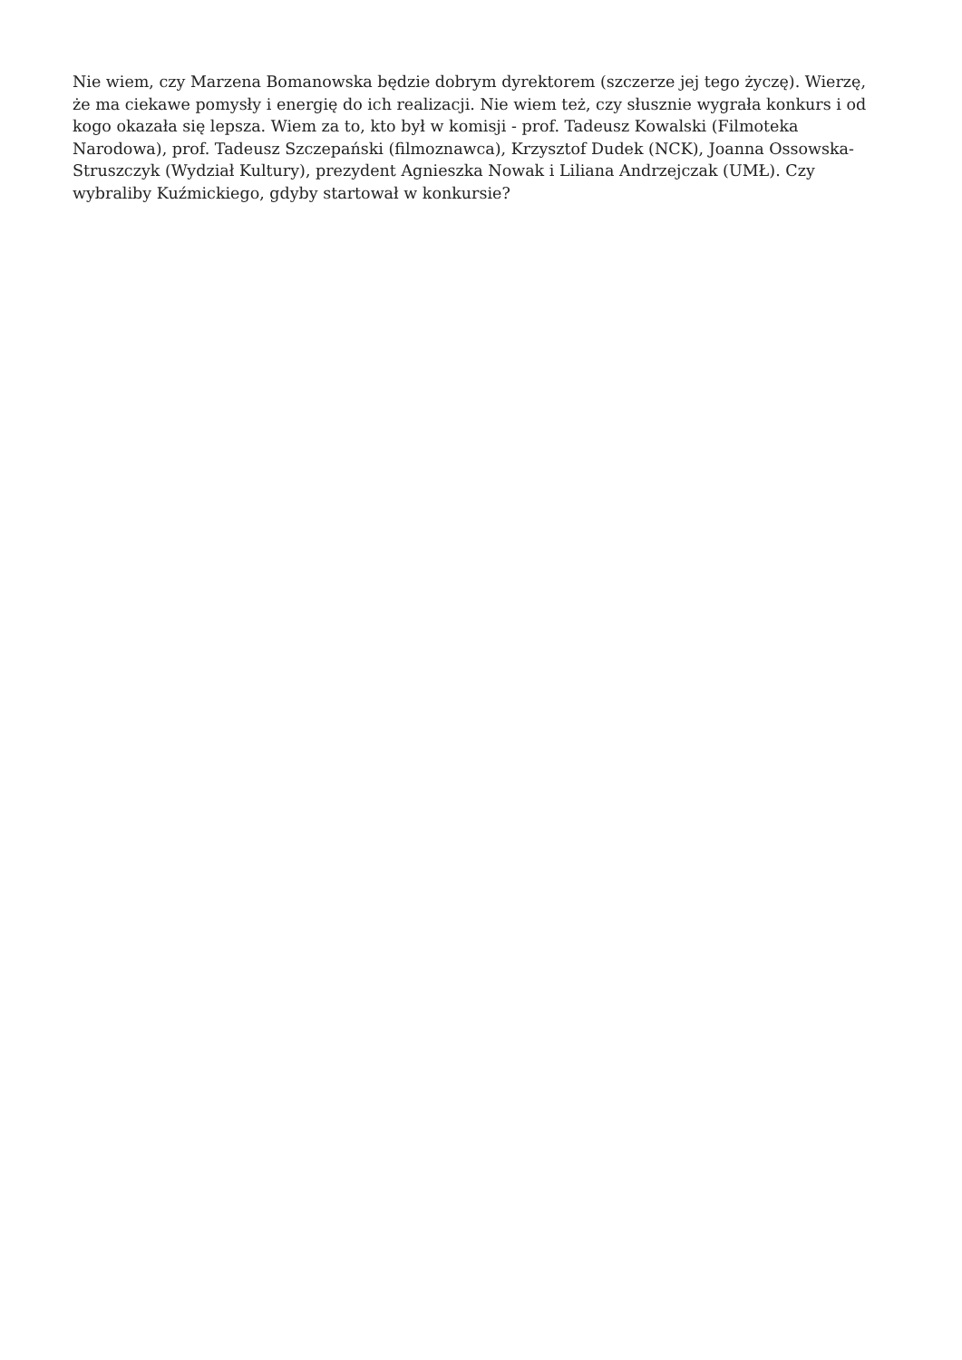Nie wiem, czy Marzena Bomanowska będzie dobrym dyrektorem (szczerze jej tego życzę). Wierzę, że ma ciekawe pomysły i energię do ich realizacji. Nie wiem też, czy słusznie wygrała konkurs i od kogo okazała się lepsza. Wiem za to, kto był w komisji - prof. Tadeusz Kowalski (Filmoteka Narodowa), prof. Tadeusz Szczepański (filmoznawca), Krzysztof Dudek (NCK), Joanna Ossowska-Struszczyk (Wydział Kultury), prezydent Agnieszka Nowak i Liliana Andrzejczak (UMŁ). Czy wybraliby Kuźmickiego, gdyby startował w konkursie?